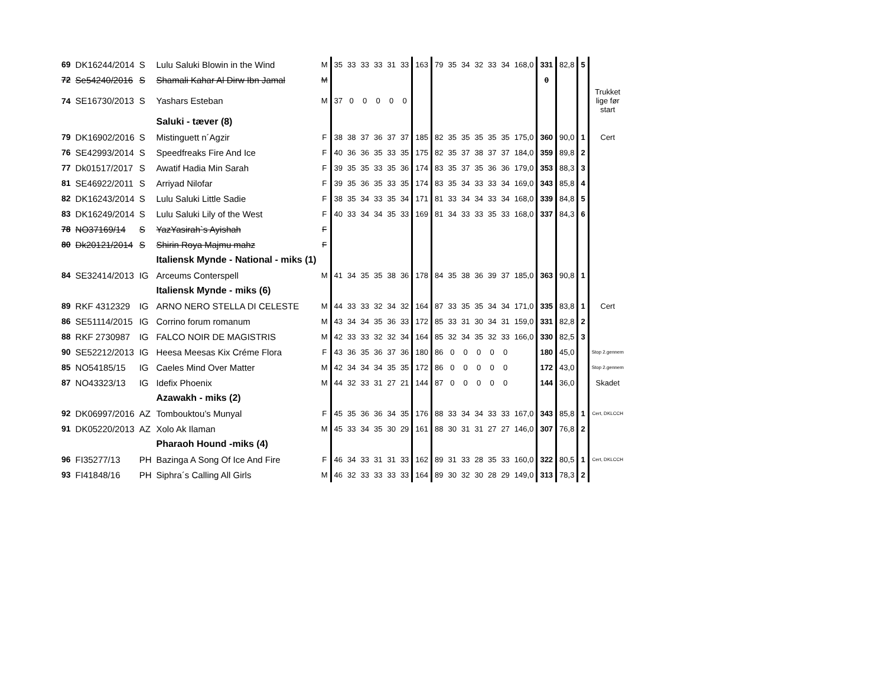| 69 | DK16244/2014 | S | Lulu Saluki Blowin in the Wind | M | 35 | 33 | 33 | 33 | 31 | 33 | 163 | 79 | 35 | 34 | 32 | 33 | 34 | 168,0 | 331 | 82,8 | 5 | |
| 72 | Se54240/2016 | S | Shamali Kahar Al Dirw Ibn Jamal | M | | | | | | | | | | | | | | | 0 | | | |
| 74 | SE16730/2013 | S | Yashars Esteban | M | 37 | 0 | 0 | 0 | 0 | 0 | | | | | | | | | | | | Trukket lige før start |
| | | | Saluki - tæver (8) | | | | | | | | | | | | | | | | | | | |
| 79 | DK16902/2016 | S | Mistinguett n´Agzir | F | 38 | 38 | 37 | 36 | 37 | 37 | 185 | 82 | 35 | 35 | 35 | 35 | 35 | 175,0 | 360 | 90,0 | 1 | Cert |
| 76 | SE42993/2014 | S | Speedfreaks Fire And Ice | F | 40 | 36 | 36 | 35 | 33 | 35 | 175 | 82 | 35 | 37 | 38 | 37 | 37 | 184,0 | 359 | 89,8 | 2 | |
| 77 | Dk01517/2017 | S | Awatif Hadia Min Sarah | F | 39 | 35 | 35 | 33 | 35 | 36 | 174 | 83 | 35 | 37 | 35 | 36 | 36 | 179,0 | 353 | 88,3 | 3 | |
| 81 | SE46922/2011 | S | Arriyad Nilofar | F | 39 | 35 | 36 | 35 | 33 | 35 | 174 | 83 | 35 | 34 | 33 | 33 | 34 | 169,0 | 343 | 85,8 | 4 | |
| 82 | DK16243/2014 | S | Lulu Saluki Little Sadie | F | 38 | 35 | 34 | 33 | 35 | 34 | 171 | 81 | 33 | 34 | 34 | 33 | 34 | 168,0 | 339 | 84,8 | 5 | |
| 83 | DK16249/2014 | S | Lulu Saluki Lily of the West | F | 40 | 33 | 34 | 34 | 35 | 33 | 169 | 81 | 34 | 33 | 33 | 35 | 33 | 168,0 | 337 | 84,3 | 6 | |
| 78 | NO37169/14 | S | YazYasirah`s Ayishah | F | | | | | | | | | | | | | | | | | | |
| 80 | Dk20121/2014 | S | Shirin Roya Majmu mahz | F | | | | | | | | | | | | | | | | | | |
| | | | Italiensk Mynde - National - miks (1) | | | | | | | | | | | | | | | | | | | |
| 84 | SE32414/2013 | IG | Arceums Conterspell | M | 41 | 34 | 35 | 35 | 38 | 36 | 178 | 84 | 35 | 38 | 36 | 39 | 37 | 185,0 | 363 | 90,8 | 1 | |
| | | | Italiensk Mynde - miks (6) | | | | | | | | | | | | | | | | | | | |
| 89 | RKF 4312329 | IG | ARNO NERO STELLA DI CELESTE | M | 44 | 33 | 33 | 32 | 34 | 32 | 164 | 87 | 33 | 35 | 35 | 34 | 34 | 171,0 | 335 | 83,8 | 1 | Cert |
| 86 | SE51114/2015 | IG | Corrino forum romanum | M | 43 | 34 | 34 | 35 | 36 | 33 | 172 | 85 | 33 | 31 | 30 | 34 | 31 | 159,0 | 331 | 82,8 | 2 | |
| 88 | RKF 2730987 | IG | FALCO NOIR DE MAGISTRIS | M | 42 | 33 | 33 | 32 | 32 | 34 | 164 | 85 | 32 | 34 | 35 | 32 | 33 | 166,0 | 330 | 82,5 | 3 | |
| 90 | SE52212/2013 | IG | Heesa Meesas Kix Créme Flora | F | 43 | 36 | 35 | 36 | 37 | 36 | 180 | 86 | 0 | 0 | 0 | 0 | 0 | | 180 | 45,0 | | Stop 2.gennem |
| 85 | NO54185/15 | IG | Caeles Mind Over Matter | M | 42 | 34 | 34 | 34 | 35 | 35 | 172 | 86 | 0 | 0 | 0 | 0 | 0 | | 172 | 43,0 | | Stop 2.gennem |
| 87 | NO43323/13 | IG | Idefix Phoenix | M | 44 | 32 | 33 | 31 | 27 | 21 | 144 | 87 | 0 | 0 | 0 | 0 | 0 | | 144 | 36,0 | | Skadet |
| | | | Azawakh - miks (2) | | | | | | | | | | | | | | | | | | | |
| 92 | DK06997/2016 | AZ | Tombouktou’s Munyal | F | 45 | 35 | 36 | 36 | 34 | 35 | 176 | 88 | 33 | 34 | 34 | 33 | 33 | 167,0 | 343 | 85,8 | 1 | Cert, DKLCCH |
| 91 | DK05220/2013 | AZ | Xolo Ak Ilaman | M | 45 | 33 | 34 | 35 | 30 | 29 | 161 | 88 | 30 | 31 | 31 | 27 | 27 | 146,0 | 307 | 76,8 | 2 | |
| | | | Pharaoh Hound -miks (4) | | | | | | | | | | | | | | | | | | | |
| 96 | FI35277/13 | PH | Bazinga A Song Of Ice And Fire | F | 46 | 34 | 33 | 31 | 31 | 33 | 162 | 89 | 31 | 33 | 28 | 35 | 33 | 160,0 | 322 | 80,5 | 1 | Cert, DKLCCH |
| 93 | FI41848/16 | PH | Siphra´s Calling All Girls | M | 46 | 32 | 33 | 33 | 33 | 33 | 164 | 89 | 30 | 32 | 30 | 28 | 29 | 149,0 | 313 | 78,3 | 2 | |